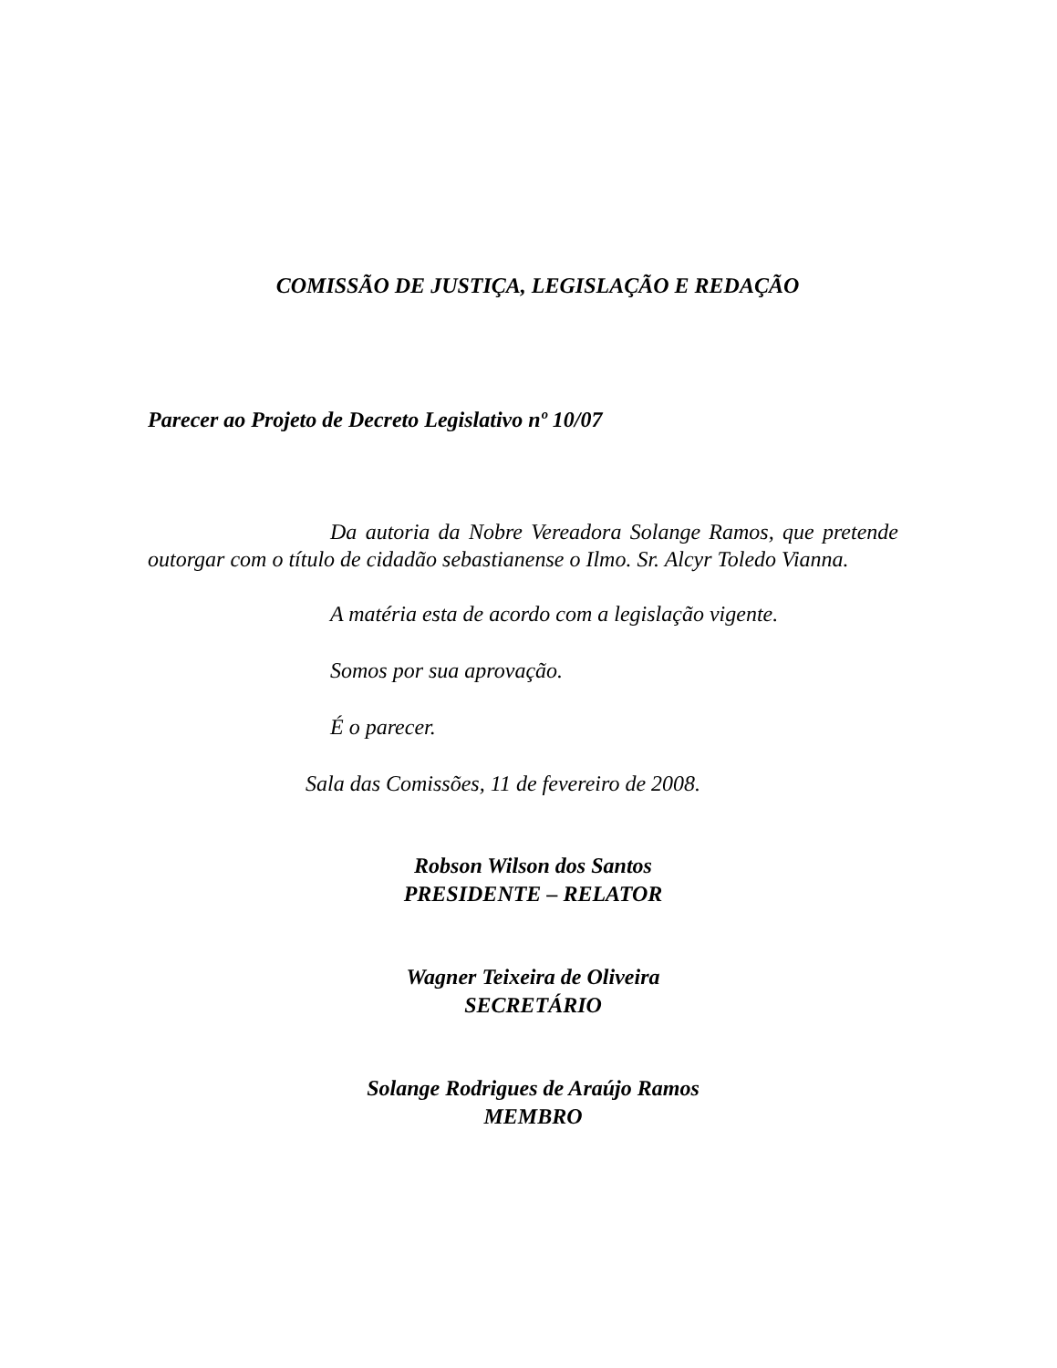COMISSÃO DE JUSTIÇA, LEGISLAÇÃO E REDAÇÃO
Parecer ao Projeto de Decreto Legislativo nº 10/07
Da autoria da Nobre Vereadora Solange Ramos, que pretende outorgar com o título de cidadão sebastianense o Ilmo. Sr. Alcyr Toledo Vianna.
A matéria esta de acordo com a legislação vigente.
Somos por sua aprovação.
É o parecer.
Sala das Comissões, 11 de fevereiro de 2008.
Robson Wilson dos Santos
PRESIDENTE – RELATOR
Wagner Teixeira de Oliveira
SECRETÁRIO
Solange Rodrigues de Araújo Ramos
MEMBRO